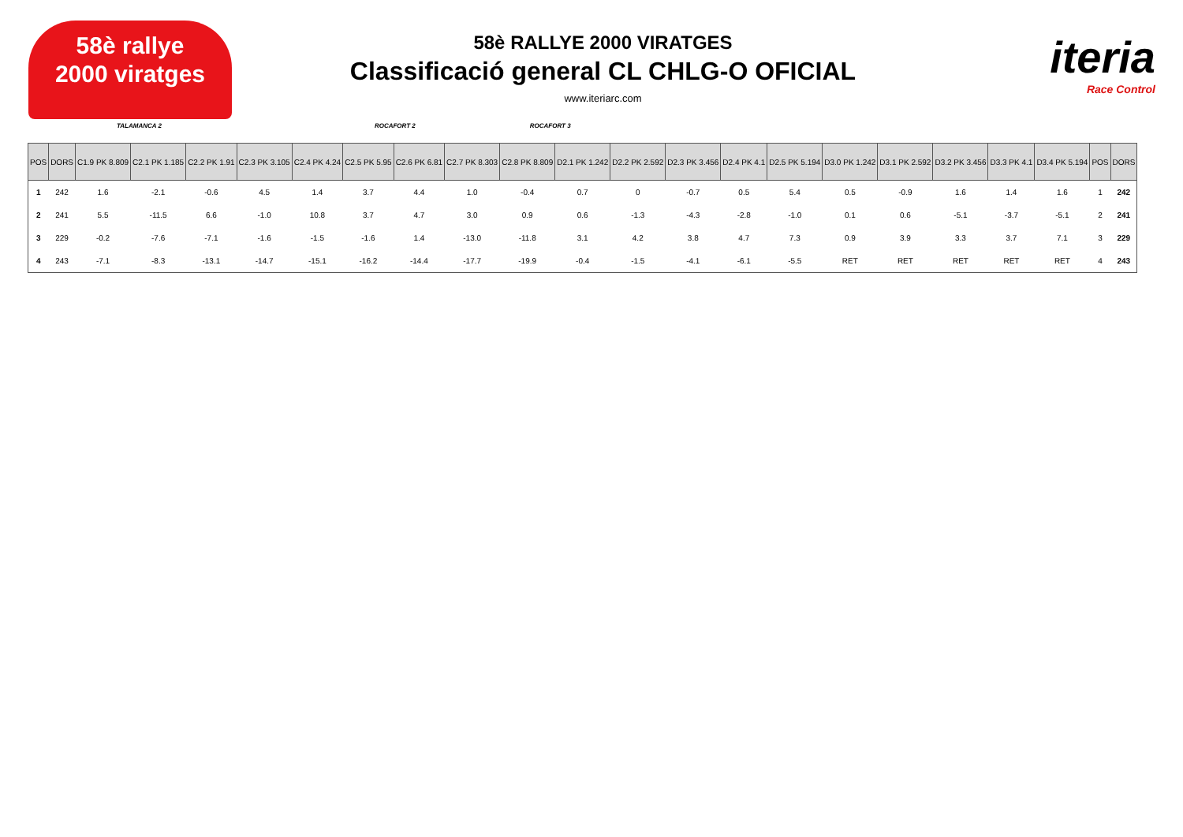58è rallye
2000 viratges
58è RALLYE 2000 VIRATGES
Classificació general CL CHLG-O OFICIAL
www.iteriarc.com
iteria
Race Control
TALAMANCA 2 ROCAFORT 2 ROCAFORT 3
| POS | DORS | C1.9 PK 8.809 | C2.1 PK 1.185 | C2.2 PK 1.91 | C2.3 PK 3.105 | C2.4 PK 4.24 | C2.5 PK 5.95 | C2.6 PK 6.81 | C2.7 PK 8.303 | C2.8 PK 8.809 | D2.1 PK 1.242 | D2.2 PK 2.592 | D2.3 PK 3.456 | D2.4 PK 4.1 | D2.5 PK 5.194 | D3.0 PK 1.242 | D3.1 PK 2.592 | D3.2 PK 3.456 | D3.3 PK 4.1 | D3.4 PK 5.194 | POS | DORS |
| --- | --- | --- | --- | --- | --- | --- | --- | --- | --- | --- | --- | --- | --- | --- | --- | --- | --- | --- | --- | --- | --- | --- |
| 1 | 242 | 1.6 | -2.1 | -0.6 | 4.5 | 1.4 | 3.7 | 4.4 | 1.0 | -0.4 | 0.7 | 0 | -0.7 | 0.5 | 5.4 | 0.5 | -0.9 | 1.6 | 1.4 | 1.6 | 1 | 242 |
| 2 | 241 | 5.5 | -11.5 | 6.6 | -1.0 | 10.8 | 3.7 | 4.7 | 3.0 | 0.9 | 0.6 | -1.3 | -4.3 | -2.8 | -1.0 | 0.1 | 0.6 | -5.1 | -3.7 | -5.1 | 2 | 241 |
| 3 | 229 | -0.2 | -7.6 | -7.1 | -1.6 | -1.5 | -1.6 | 1.4 | -13.0 | -11.8 | 3.1 | 4.2 | 3.8 | 4.7 | 7.3 | 0.9 | 3.9 | 3.3 | 3.7 | 7.1 | 3 | 229 |
| 4 | 243 | -7.1 | -8.3 | -13.1 | -14.7 | -15.1 | -16.2 | -14.4 | -17.7 | -19.9 | -0.4 | -1.5 | -4.1 | -6.1 | -5.5 | RET | RET | RET | RET | RET | 4 | 243 |